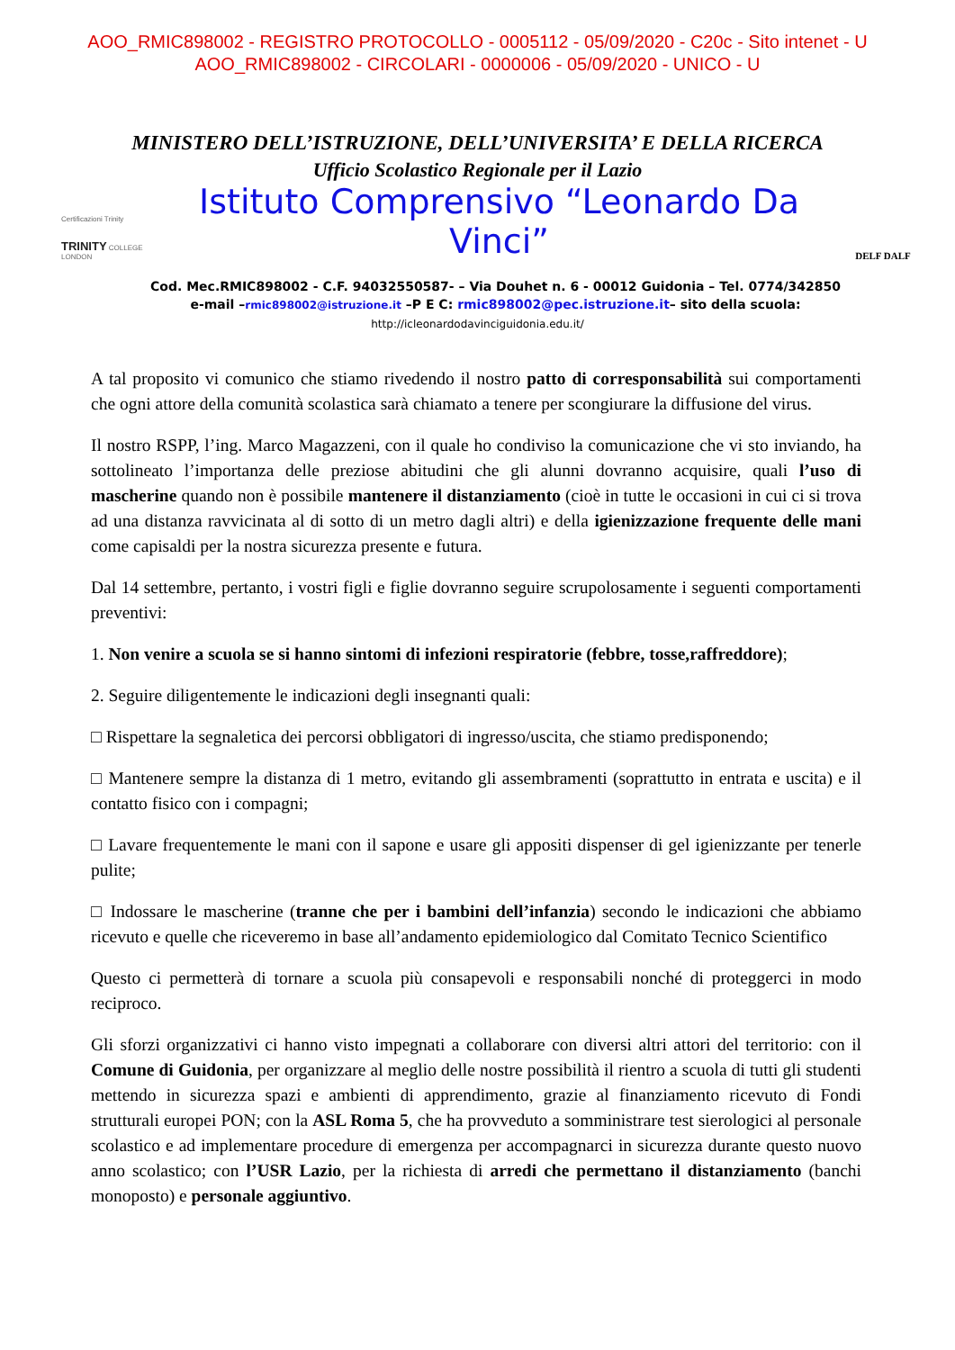AOO_RMIC898002 - REGISTRO PROTOCOLLO - 0005112 - 05/09/2020 - C20c - Sito intenet - U
AOO_RMIC898002 - CIRCOLARI - 0000006 - 05/09/2020 - UNICO - U
MINISTERO DELL’ISTRUZIONE, DELL’UNIVERSITA’ E DELLA RICERCA
Ufficio Scolastico Regionale per il Lazio
Certificazioni Trinity
TRINITY COLLEGE LONDON
Istituto Comprensivo “Leonardo Da Vinci”
DELF DALF
Cod. Mec.RMIC898002 - C.F. 94032550587- – Via Douhet n. 6 - 00012 Guidonia – Tel. 0774/342850
e-mail –rmic898002@istruzione.it –P E C: rmic898002@pec.istruzione.it– sito della scuola:
http://icleonardodavinciguidonia.edu.it/
A tal proposito vi comunico che stiamo rivedendo il nostro patto di corresponsabilità sui comportamenti che ogni attore della comunità scolastica sarà chiamato a tenere per scongiurare la diffusione del virus.
Il nostro RSPP, l’ing. Marco Magazzeni, con il quale ho condiviso la comunicazione che vi sto inviando, ha sottolineato l’importanza delle preziose abitudini che gli alunni dovranno acquisire, quali l’uso di mascherine quando non è possibile mantenere il distanziamento (cioè in tutte le occasioni in cui ci si trova ad una distanza ravvicinata al di sotto di un metro dagli altri) e della igienizzazione frequente delle mani come capisaldi per la nostra sicurezza presente e futura.
Dal 14 settembre, pertanto, i vostri figli e figlie dovranno seguire scrupolosamente i seguenti comportamenti preventivi:
1. Non venire a scuola se si hanno sintomi di infezioni respiratorie (febbre, tosse,raffreddore);
2. Seguire diligentemente le indicazioni degli insegnanti quali:
□ Rispettare la segnaletica dei percorsi obbligatori di ingresso/uscita, che stiamo predisponendo;
□ Mantenere sempre la distanza di 1 metro, evitando gli assembramenti (soprattutto in entrata e uscita) e il contatto fisico con i compagni;
□ Lavare frequentemente le mani con il sapone e usare gli appositi dispenser di gel igienizzante per tenerle pulite;
□ Indossare le mascherine (tranne che per i bambini dell’infanzia) secondo le indicazioni che abbiamo ricevuto e quelle che riceveremo in base all’andamento epidemiologico dal Comitato Tecnico Scientifico
Questo ci permetterà di tornare a scuola più consapevoli e responsabili nonché di proteggerci in modo reciproco.
Gli sforzi organizzativi ci hanno visto impegnati a collaborare con diversi altri attori del territorio: con il Comune di Guidonia, per organizzare al meglio delle nostre possibilità il rientro a scuola di tutti gli studenti mettendo in sicurezza spazi e ambienti di apprendimento, grazie al finanziamento ricevuto di Fondi strutturali europei PON; con la ASL Roma 5, che ha provveduto a somministrare test sierologici al personale scolastico e ad implementare procedure di emergenza per accompagnarci in sicurezza durante questo nuovo anno scolastico; con l’USR Lazio, per la richiesta di arredi che permettano il distanziamento (banchi monoposto) e personale aggiuntivo.